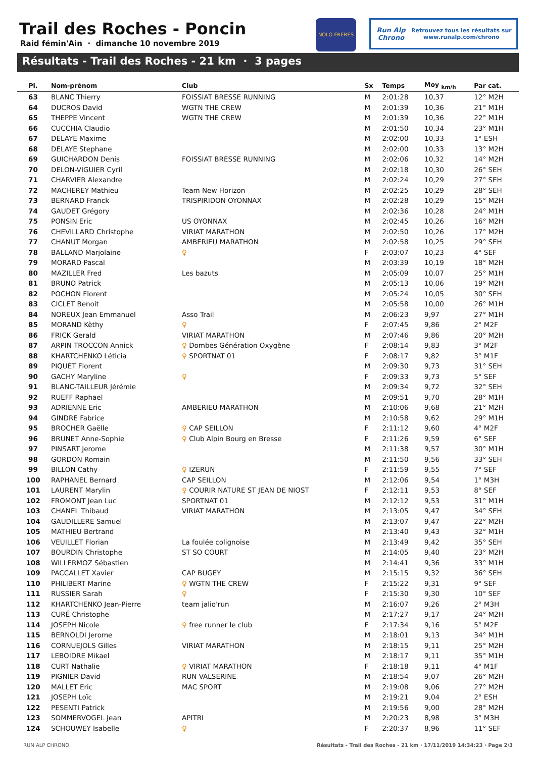Trail des Roches - Poncin
Raid fémin'Ain · dimanche 10 novembre 2019
NOLO FRÈRES
Run Alp
Chrono
Retrouvez tous les résultats sur
www.runalp.com/chrono
Résultats - Trail des Roches - 21 km · 3 pages
| Pl. | Nom-prénom | Club | Sx | Temps | Moy <sub>km/h</sub> | Par cat. |
| --- | --- | --- | --- | --- | --- | --- |
| 63 | BLANC Thierry | FOISSIAT BRESSE RUNNING | M | 2:01:28 | 10,37 | 12° M2H |
| 64 | DUCROS David | WGTN THE CREW | M | 2:01:39 | 10,36 | 21° M1H |
| 65 | THEPPE Vincent | WGTN THE CREW | M | 2:01:39 | 10,36 | 22° M1H |
| 66 | CUCCHIA Claudio | | M | 2:01:50 | 10,34 | 23° M1H |
| 67 | DELAYE Maxime | | M | 2:02:00 | 10,33 | 1° ESH |
| 68 | DELAYE Stephane | | M | 2:02:00 | 10,33 | 13° M2H |
| 69 | GUICHARDON Denis | FOISSIAT BRESSE RUNNING | M | 2:02:06 | 10,32 | 14° M2H |
| 70 | DELON-VIGUIER Cyril | | M | 2:02:18 | 10,30 | 26° SEH |
| 71 | CHARVIER Alexandre | | M | 2:02:24 | 10,29 | 27° SEH |
| 72 | MACHEREY Mathieu | Team New Horizon | M | 2:02:25 | 10,29 | 28° SEH |
| 73 | BERNARD Franck | TRISPIRIDON OYONNAX | M | 2:02:28 | 10,29 | 15° M2H |
| 74 | GAUDET Grégory | | M | 2:02:36 | 10,28 | 24° M1H |
| 75 | PONSIN Eric | US OYONNAX | M | 2:02:45 | 10,26 | 16° M2H |
| 76 | CHEVILLARD Christophe | VIRIAT MARATHON | M | 2:02:50 | 10,26 | 17° M2H |
| 77 | CHANUT Morgan | AMBERIEU MARATHON | M | 2:02:58 | 10,25 | 29° SEH |
| 78 | BALLAND Marjolaine | ♀ | F | 2:03:07 | 10,23 | 4° SEF |
| 79 | MORARD Pascal | | M | 2:03:39 | 10,19 | 18° M2H |
| 80 | MAZILLER Fred | Les bazuts | M | 2:05:09 | 10,07 | 25° M1H |
| 81 | BRUNO Patrick | | M | 2:05:13 | 10,06 | 19° M2H |
| 82 | POCHON Florent | | M | 2:05:24 | 10,05 | 30° SEH |
| 83 | CICLET Benoit | | M | 2:05:58 | 10,00 | 26° M1H |
| 84 | NOREUX Jean Emmanuel | Asso Trail | M | 2:06:23 | 9,97 | 27° M1H |
| 85 | MORAND Kèthy | ♀ | F | 2:07:45 | 9,86 | 2° M2F |
| 86 | FRICK Gerald | VIRIAT MARATHON | M | 2:07:46 | 9,86 | 20° M2H |
| 87 | ARPIN TROCCON Annick | ♀ Dombes Génération Oxygène | F | 2:08:14 | 9,83 | 3° M2F |
| 88 | KHARTCHENKO Léticia | ♀ SPORTNAT 01 | F | 2:08:17 | 9,82 | 3° M1F |
| 89 | PIQUET Florent | | M | 2:09:30 | 9,73 | 31° SEH |
| 90 | GACHY Maryline | ♀ | F | 2:09:33 | 9,73 | 5° SEF |
| 91 | BLANC-TAILLEUR Jérémie | | M | 2:09:34 | 9,72 | 32° SEH |
| 92 | RUEFF Raphael | | M | 2:09:51 | 9,70 | 28° M1H |
| 93 | ADRIENNE Eric | AMBERIEU MARATHON | M | 2:10:06 | 9,68 | 21° M2H |
| 94 | GINDRE Fabrice | | M | 2:10:58 | 9,62 | 29° M1H |
| 95 | BROCHER Gaëlle | ♀ CAP SEILLON | F | 2:11:12 | 9,60 | 4° M2F |
| 96 | BRUNET Anne-Sophie | ♀ Club Alpin Bourg en Bresse | F | 2:11:26 | 9,59 | 6° SEF |
| 97 | PINSART Jerome | | M | 2:11:38 | 9,57 | 30° M1H |
| 98 | GORDON Romain | | M | 2:11:50 | 9,56 | 33° SEH |
| 99 | BILLON Cathy | ♀ IZERUN | F | 2:11:59 | 9,55 | 7° SEF |
| 100 | RAPHANEL Bernard | CAP SEILLON | M | 2:12:06 | 9,54 | 1° M3H |
| 101 | LAURENT Marylin | ♀ COURIR NATURE ST JEAN DE NIOST | F | 2:12:11 | 9,53 | 8° SEF |
| 102 | FROMONT Jean Luc | SPORTNAT 01 | M | 2:12:12 | 9,53 | 31° M1H |
| 103 | CHANEL Thibaud | VIRIAT MARATHON | M | 2:13:05 | 9,47 | 34° SEH |
| 104 | GAUDILLERE Samuel | | M | 2:13:07 | 9,47 | 22° M2H |
| 105 | MATHIEU Bertrand | | M | 2:13:40 | 9,43 | 32° M1H |
| 106 | VEUILLET Florian | La foulée colignoise | M | 2:13:49 | 9,42 | 35° SEH |
| 107 | BOURDIN Christophe | ST SO COURT | M | 2:14:05 | 9,40 | 23° M2H |
| 108 | WILLERMOZ Sébastien | | M | 2:14:41 | 9,36 | 33° M1H |
| 109 | PACCALLET Xavier | CAP BUGEY | M | 2:15:15 | 9,32 | 36° SEH |
| 110 | PHILIBERT Marine | ♀ WGTN THE CREW | F | 2:15:22 | 9,31 | 9° SEF |
| 111 | RUSSIER Sarah | ♀ | F | 2:15:30 | 9,30 | 10° SEF |
| 112 | KHARTCHENKO Jean-Pierre | team jalio'run | M | 2:16:07 | 9,26 | 2° M3H |
| 113 | CURÉ Christophe | | M | 2:17:27 | 9,17 | 24° M2H |
| 114 | JOSEPH Nicole | ♀ free runner le club | F | 2:17:34 | 9,16 | 5° M2F |
| 115 | BERNOLDI Jerome | | M | 2:18:01 | 9,13 | 34° M1H |
| 116 | CORNUEJOLS Gilles | VIRIAT MARATHON | M | 2:18:15 | 9,11 | 25° M2H |
| 117 | LEBOIDRE Mikael | | M | 2:18:17 | 9,11 | 35° M1H |
| 118 | CURT Nathalie | ♀ VIRIAT MARATHON | F | 2:18:18 | 9,11 | 4° M1F |
| 119 | PIGNIER David | RUN VALSERINE | M | 2:18:54 | 9,07 | 26° M2H |
| 120 | MALLET Eric | MAC SPORT | M | 2:19:08 | 9,06 | 27° M2H |
| 121 | JOSEPH Loïc | | M | 2:19:21 | 9,04 | 2° ESH |
| 122 | PESENTI Patrick | | M | 2:19:56 | 9,00 | 28° M2H |
| 123 | SOMMERVOGEL Jean | APITRI | M | 2:20:23 | 8,98 | 3° M3H |
| 124 | SCHOUWEY Isabelle | ♀ | F | 2:20:37 | 8,96 | 11° SEF |
RUN ALP CHRONO Résultats - Trail des Roches - 21 km · 17/11/2019 14:34:23 · Page 2/3